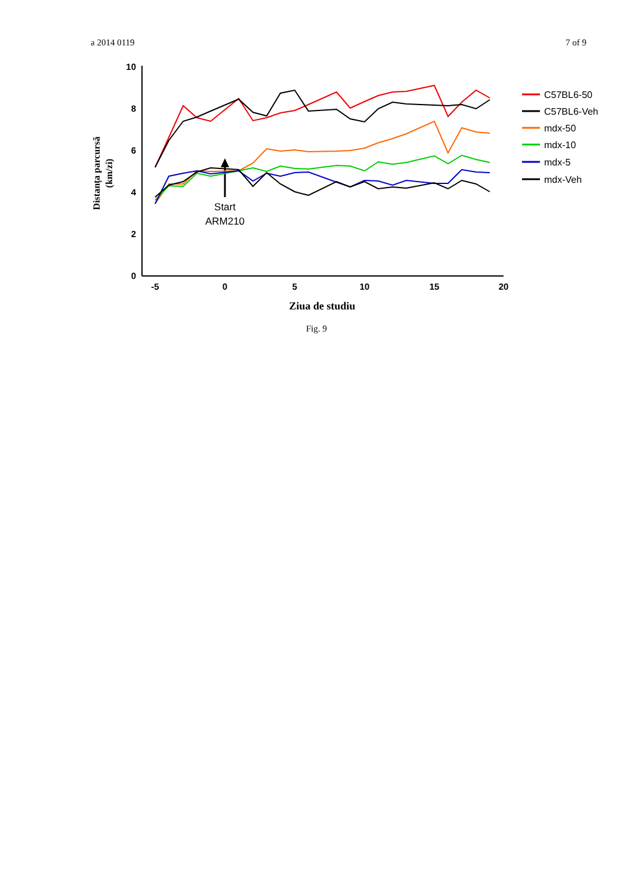a 2014 0119 7 of 9
10
8
6
4
2
0
-5
0
5
10
15
20
Ziua de studiu
Distanța parcursă
(km/zi)
Start
ARM210
C57BL6-50
C57BL6-Veh
mdx-50
mdx-10
mdx-5
mdx-Veh
Fig. 9